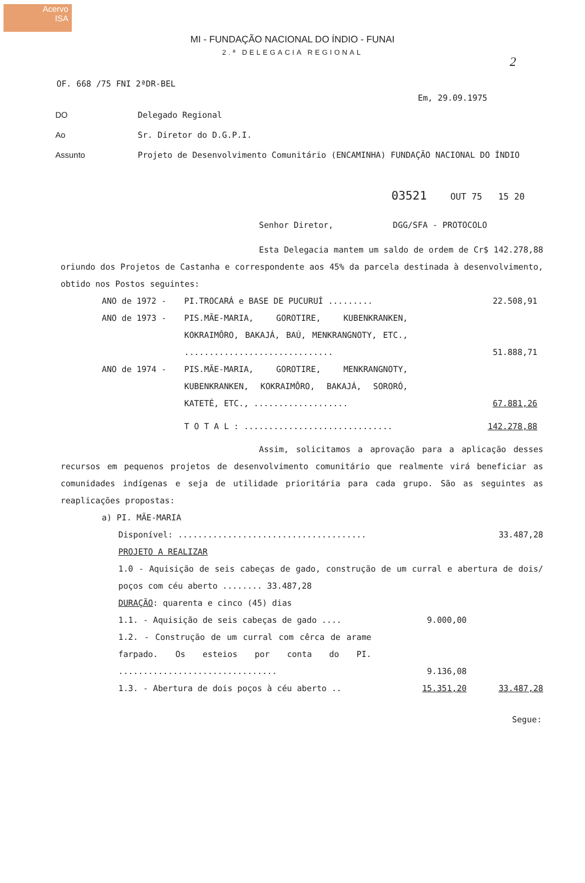Acervo
ISA
2
MI - FUNDAÇÃO NACIONAL DO ÍNDIO - FUNAI
2.ª DELEGACIA REGIONAL
OF. 668 /75 FNI 2ªDR-BEL
Em, 29.09.1975
| DO | Delegado Regional |
| Ao | Sr. Diretor do D.G.P.I. |
| Assunto | Projeto de Desenvolvimento Comunitário (ENCAMINHA) FUNDAÇÃO NACIONAL DO ÍNDIO |
03521 OUT 75 15 20
Senhor Diretor, DGG/SFA - PROTOCOLO
Esta Delegacia mantem um saldo de ordem de Cr$ 142.278,88 oriundo dos Projetos de Castanha e correspondente aos 45% da parcela destinada à desenvolvimento, obtido nos Postos seguintes:
| ANO de 1972 - | PI.TROCARÁ e BASE DE PUCURUÍ ......... | 22.508,91 |
| ANO de 1973 - | PIS.MÃE-MARIA, GOROTIRE, KUBENKRANKEN, KOKRAIMÔRO, BAKAJÁ, BAÚ, MENKRANGNOTY, ETC., .............................. | 51.888,71 |
| ANO de 1974 - | PIS.MÃE-MARIA, GOROTIRE, MENKRANGNOTY, KUBENKRANKEN, KOKRAIMÔRO, BAKAJÁ, SORORÓ, KATETÉ, ETC., ................... | 67.881,26 |
| | T O T A L : .............................. | 142.278,88 |
Assim, solicitamos a aprovação para a aplicação desses recursos em pequenos projetos de desenvolvimento comunitário que realmente virá beneficiar as comunidades indígenas e seja de utilidade prioritária para cada grupo. São as seguintes as reaplicações propostas:
a) PI. MÃE-MARIA
| Disponível: ...................................... | | 33.487,28 |
| PROJETO A REALIZAR | | |
| 1.0 - Aquisição de seis cabeças de gado, construção de um curral e abertura de dois/ poços com céu aberto ........ 33.487,28 | | |
| DURAÇÃO : quarenta e cinco (45) dias | | |
| 1.1. - Aquisição de seis cabeças de gado .... | 9.000,00 | |
| 1.2. - Construção de um curral com cêrca de arame farpado. Os esteios por conta do PI. ................................ | 9.136,08 | |
| 1.3. - Abertura de dois poços à céu aberto .. | 15.351,20 | 33.487,28 |
Segue: